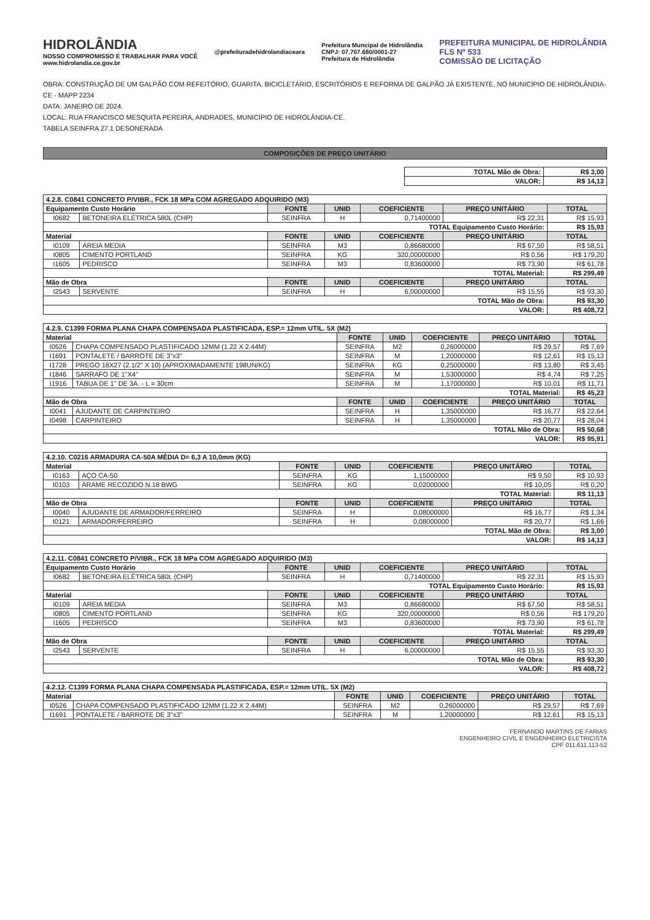HIDROLÂNDIA
NOSSO COMPROMISSO É TRABALHAR PARA VOCÊ
www.hidrolandia.ce.gov.br
@prefeituradehidrolandiaceara
Prefeitura Muncipal de Hidrolândia
CNPJ: 07.707.680/0001-27
Prefeitura de Hidrolândia
PREFEITURA MUNICIPAL DE HIDROLÂNDIA
FLS Nº 533
COMISSÃO DE LICITAÇÃO
OBRA: CONSTRUÇÃO DE UM GALPÃO COM REFEITÓRIO, GUARITA, BICICLETÁRIO, ESCRITÓRIOS E REFORMA DE GALPÃO JÁ EXISTENTE, NO MUNICÍPIO DE HIDROLÂNDIA-CE - MAPP 2234
DATA: JANEIRO DE 2024.
LOCAL: RUA FRANCISCO MESQUITA PEREIRA, ANDRADES, MUNICÍPIO DE HIDROLÂNDIA-CE.
TABELA SEINFRA 27.1 DESONERADA
COMPOSIÇÕES DE PREÇO UNITÁRIO
| TOTAL Mão de Obra: | R$ 3,00 |
| VALOR: | R$ 14,13 |
| 4.2.8. C0841 CONCRETO P/VIBR., FCK 18 MPa COM AGREGADO ADQUIRIDO (M3) | | | | | | |
| Equipamento Custo Horário | | FONTE | UNID | COEFICIENTE | PREÇO UNITÁRIO | TOTAL |
| I0682 | BETONEIRA ELÉTRICA 580L (CHP) | SEINFRA | H | 0,71400000 | R$ 22,31 | R$ 15,93 |
| TOTAL Equipamento Custo Horário: | | | | | | R$ 15,93 |
| Material | | FONTE | UNID | COEFICIENTE | PREÇO UNITÁRIO | TOTAL |
| I0109 | AREIA MEDIA | SEINFRA | M3 | 0,86680000 | R$ 67,50 | R$ 58,51 |
| I0805 | CIMENTO PORTLAND | SEINFRA | KG | 320,00000000 | R$ 0,56 | R$ 179,20 |
| I1605 | PEDRISCO | SEINFRA | M3 | 0,83600000 | R$ 73,90 | R$ 61,78 |
| TOTAL Material: | | | | | | R$ 299,49 |
| Mão de Obra | | FONTE | UNID | COEFICIENTE | PREÇO UNITÁRIO | TOTAL |
| I2543 | SERVENTE | SEINFRA | H | 6,00000000 | R$ 15,55 | R$ 93,30 |
| TOTAL Mão de Obra: | | | | | | R$ 93,30 |
| VALOR: | | | | | | R$ 408,72 |
| 4.2.9. C1399 FORMA PLANA CHAPA COMPENSADA PLASTIFICADA, ESP.= 12mm UTIL. 5X (M2) | | | | | | |
| Material | | FONTE | UNID | COEFICIENTE | PREÇO UNITÁRIO | TOTAL |
| I0526 | CHAPA COMPENSADO PLASTIFICADO 12MM (1.22 X 2.44M) | SEINFRA | M2 | 0,26000000 | R$ 29,57 | R$ 7,69 |
| I1691 | PONTALETE / BARROTE DE 3"x3" | SEINFRA | M | 1,20000000 | R$ 12,61 | R$ 15,13 |
| I1728 | PREGO 18X27 (2.1/2" X 10) (APROXIMADAMENTE 198UN/KG) | SEINFRA | KG | 0,25000000 | R$ 13,80 | R$ 3,45 |
| I1846 | SARRAFO DE 1"X4" | SEINFRA | M | 1,53000000 | R$ 4,74 | R$ 7,25 |
| I1916 | TABUA DE 1" DE 3A. - L = 30cm | SEINFRA | M | 1,17000000 | R$ 10,01 | R$ 11,71 |
| TOTAL Material: | | | | | | R$ 45,23 |
| Mão de Obra | | FONTE | UNID | COEFICIENTE | PREÇO UNITÁRIO | TOTAL |
| I0041 | AJUDANTE DE CARPINTEIRO | SEINFRA | H | 1,35000000 | R$ 16,77 | R$ 22,64 |
| I0498 | CARPINTEIRO | SEINFRA | H | 1,35000000 | R$ 20,77 | R$ 28,04 |
| TOTAL Mão de Obra: | | | | | | R$ 50,68 |
| VALOR: | | | | | | R$ 95,91 |
| 4.2.10. C0216 ARMADURA CA-50A MÉDIA D= 6,3 A 10,0mm (KG) | | | | | | |
| Material | | FONTE | UNID | COEFICIENTE | PREÇO UNITÁRIO | TOTAL |
| I0163 | AÇO CA-50 | SEINFRA | KG | 1,15000000 | R$ 9,50 | R$ 10,93 |
| I0103 | ARAME RECOZIDO N.18 BWG | SEINFRA | KG | 0,02000000 | R$ 10,05 | R$ 0,20 |
| TOTAL Material: | | | | | | R$ 11,13 |
| Mão de Obra | | FONTE | UNID | COEFICIENTE | PREÇO UNITÁRIO | TOTAL |
| I0040 | AJUDANTE DE ARMADOR/FERREIRO | SEINFRA | H | 0,08000000 | R$ 16,77 | R$ 1,34 |
| I0121 | ARMADOR/FERREIRO | SEINFRA | H | 0,08000000 | R$ 20,77 | R$ 1,66 |
| TOTAL Mão de Obra: | | | | | | R$ 3,00 |
| VALOR: | | | | | | R$ 14,13 |
| 4.2.11. C0841 CONCRETO P/VIBR., FCK 18 MPa COM AGREGADO ADQUIRIDO (M3) | | | | | | |
| Equipamento Custo Horário | | FONTE | UNID | COEFICIENTE | PREÇO UNITÁRIO | TOTAL |
| I0682 | BETONEIRA ELÉTRICA 580L (CHP) | SEINFRA | H | 0,71400000 | R$ 22,31 | R$ 15,93 |
| TOTAL Equipamento Custo Horário: | | | | | | R$ 15,93 |
| Material | | FONTE | UNID | COEFICIENTE | PREÇO UNITÁRIO | TOTAL |
| I0109 | AREIA MEDIA | SEINFRA | M3 | 0,86680000 | R$ 67,50 | R$ 58,51 |
| I0805 | CIMENTO PORTLAND | SEINFRA | KG | 320,00000000 | R$ 0,56 | R$ 179,20 |
| I1605 | PEDRISCO | SEINFRA | M3 | 0,83600000 | R$ 73,90 | R$ 61,78 |
| TOTAL Material: | | | | | | R$ 299,49 |
| Mão de Obra | | FONTE | UNID | COEFICIENTE | PREÇO UNITÁRIO | TOTAL |
| I2543 | SERVENTE | SEINFRA | H | 6,00000000 | R$ 15,55 | R$ 93,30 |
| TOTAL Mão de Obra: | | | | | | R$ 93,30 |
| VALOR: | | | | | | R$ 408,72 |
| 4.2.12. C1399 FORMA PLANA CHAPA COMPENSADA PLASTIFICADA, ESP.= 12mm UTIL. 5X (M2) | | | | | | |
| Material | | FONTE | UNID | COEFICIENTE | PREÇO UNITÁRIO | TOTAL |
| I0526 | CHAPA COMPENSADO PLASTIFICADO 12MM (1.22 X 2.44M) | SEINFRA | M2 | 0,26000000 | R$ 29,57 | R$ 7,69 |
| I1691 | PONTALETE / BARROTE DE 3"x3" | SEINFRA | M | 1,20000000 | R$ 12,61 | R$ 15,13 |
FERNANDO MARTINS DE FARIAS
ENGENHEIRO CIVIL E ENGENHEIRO ELETRICISTA
CPF 011.611.113-52